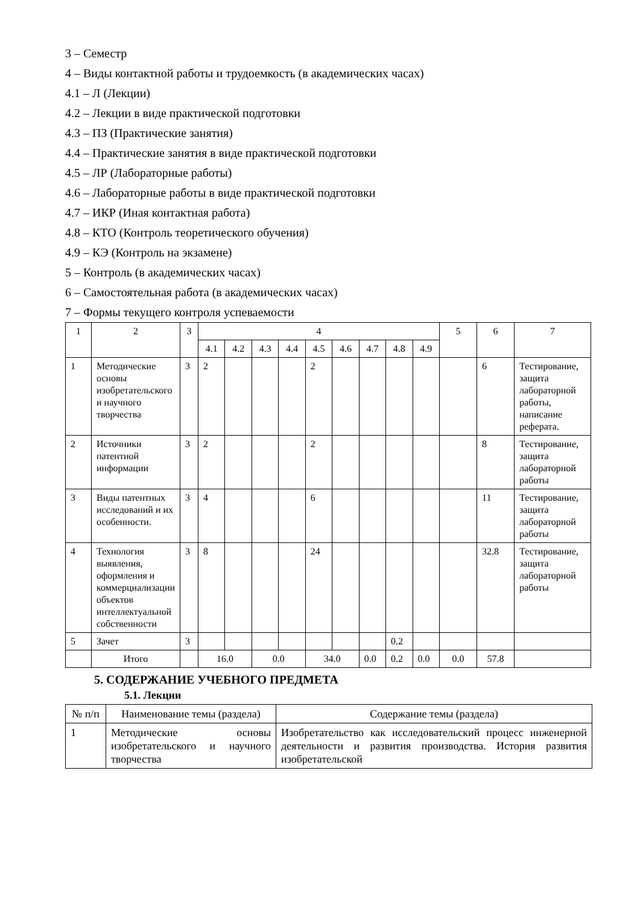3 – Семестр
4 – Виды контактной работы и трудоемкость (в академических часах)
4.1 – Л (Лекции)
4.2 – Лекции в виде практической подготовки
4.3 – ПЗ (Практические занятия)
4.4 – Практические занятия в виде практической подготовки
4.5 – ЛР (Лабораторные работы)
4.6 – Лабораторные работы в виде практической подготовки
4.7 – ИКР (Иная контактная работа)
4.8 – КТО (Контроль теоретического обучения)
4.9 – КЭ (Контроль на экзамене)
5 – Контроль (в академических часах)
6 – Самостоятельная работа (в академических часах)
7 – Формы текущего контроля успеваемости
| 1 | 2 | 3 | 4 | | | | | | | | | 5 | 6 | 7 |
| --- | --- | --- | --- | --- | --- | --- | --- | --- | --- | --- | --- | --- | --- | --- |
| | | | 4.1 | 4.2 | 4.3 | 4.4 | 4.5 | 4.6 | 4.7 | 4.8 | 4.9 | | | |
| 1 | Методические основы изобретательского и научного творчества | 3 | 2 | | | | 2 | | | | | | 6 | Тестирование, защита лабораторной работы, написание реферата. |
| 2 | Источники патентной информации | 3 | 2 | | | | 2 | | | | | | 8 | Тестирование, защита лабораторной работы |
| 3 | Виды патентных исследований и их особенности. | 3 | 4 | | | | 6 | | | | | | 11 | Тестирование, защита лабораторной работы |
| 4 | Технология выявления, оформления и коммерциализации объектов интеллектуальной собственности | 3 | 8 | | | | 24 | | | | | | 32.8 | Тестирование, защита лабораторной работы |
| 5 | Зачет | 3 | | | | | | | | 0.2 | | | | |
| | Итого | | 16.0 | | 0.0 | | 34.0 | | 0.0 | 0.2 | 0.0 | 0.0 | 57.8 | |
5. СОДЕРЖАНИЕ УЧЕБНОГО ПРЕДМЕТА
5.1. Лекции
| № п/п | Наименование темы (раздела) | Содержание темы (раздела) |
| --- | --- | --- |
| 1 | Методические основы изобретательского и научного творчества | Изобретательство как исследовательский процесс инженерной деятельности и развития производства. История развития изобретательской |